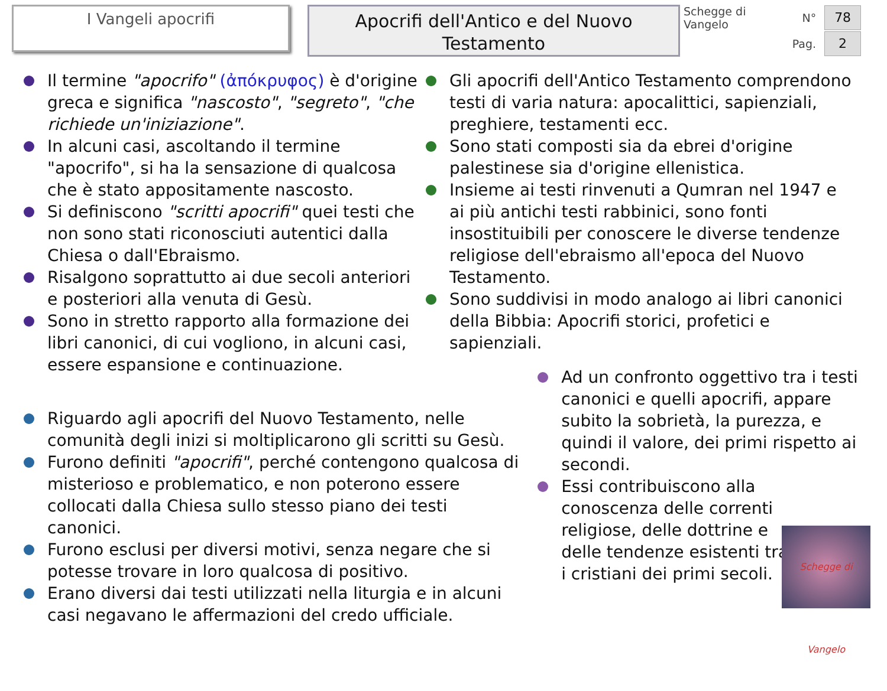I Vangeli apocrifi
Apocrifi dell'Antico e del Nuovo Testamento
Schegge di Vangelo N° 78
Pag. 2
Il termine "apocrifo" (ἀπόκρυφος) è d'origine greca e significa "nascosto", "segreto", "che richiede un'iniziazione".
In alcuni casi, ascoltando il termine "apocrifo", si ha la sensazione di qualcosa che è stato appositamente nascosto.
Si definiscono "scritti apocrifi" quei testi che non sono stati riconosciuti autentici dalla Chiesa o dall'Ebraismo.
Risalgono soprattutto ai due secoli anteriori e posteriori alla venuta di Gesù.
Sono in stretto rapporto alla formazione dei libri canonici, di cui vogliono, in alcuni casi, essere espansione e continuazione.
Gli apocrifi dell'Antico Testamento comprendono testi di varia natura: apocalittici, sapienziali, preghiere, testamenti ecc.
Sono stati composti sia da ebrei d'origine palestinese sia d'origine ellenistica.
Insieme ai testi rinvenuti a Qumran nel 1947 e ai più antichi testi rabbinici, sono fonti insostituibili per conoscere le diverse tendenze religiose dell'ebraismo all'epoca del Nuovo Testamento.
Sono suddivisi in modo analogo ai libri canonici della Bibbia: Apocrifi storici, profetici e sapienziali.
Riguardo agli apocrifi del Nuovo Testamento, nelle comunità degli inizi si moltiplicarono gli scritti su Gesù.
Furono definiti "apocrifi", perché contengono qualcosa di misterioso e problematico, e non poterono essere collocati dalla Chiesa sullo stesso piano dei testi canonici.
Furono esclusi per diversi motivi, senza negare che si potesse trovare in loro qualcosa di positivo.
Erano diversi dai testi utilizzati nella liturgia e in alcuni casi negavano le affermazioni del credo ufficiale.
Ad un confronto oggettivo tra i testi canonici e quelli apocrifi, appare subito la sobrietà, la purezza, e quindi il valore, dei primi rispetto ai secondi.
Essi contribuiscono alla conoscenza delle correnti religiose, delle dottrine e delle tendenze esistenti tra i cristiani dei primi secoli.
Schegge di Vangelo